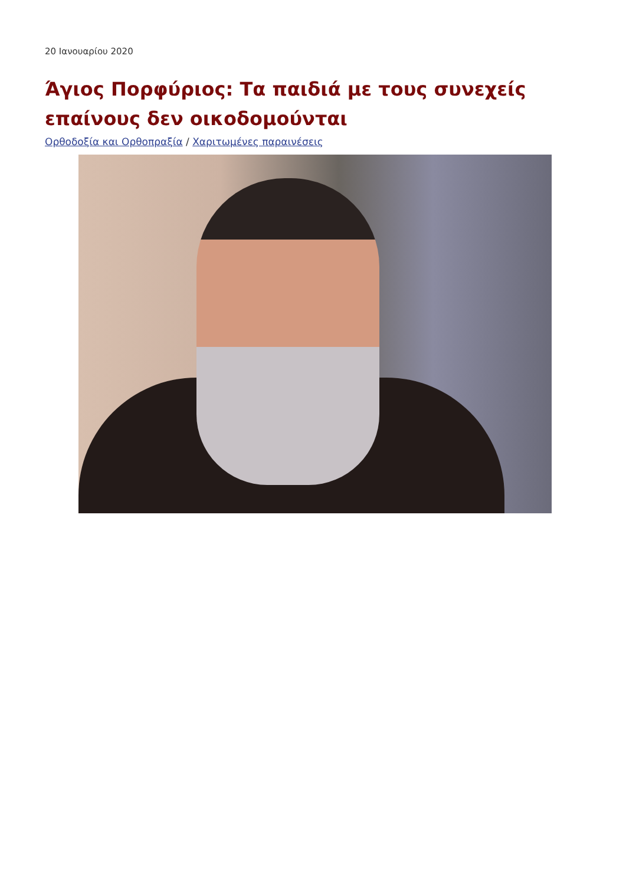20 Ιανουαρίου 2020
Άγιος Πορφύριος: Τα παιδιά με τους συνεχείς επαίνους δεν οικοδομούνται
Ορθοδοξία και Ορθοπραξία / Χαριτωμένες παραινέσεις